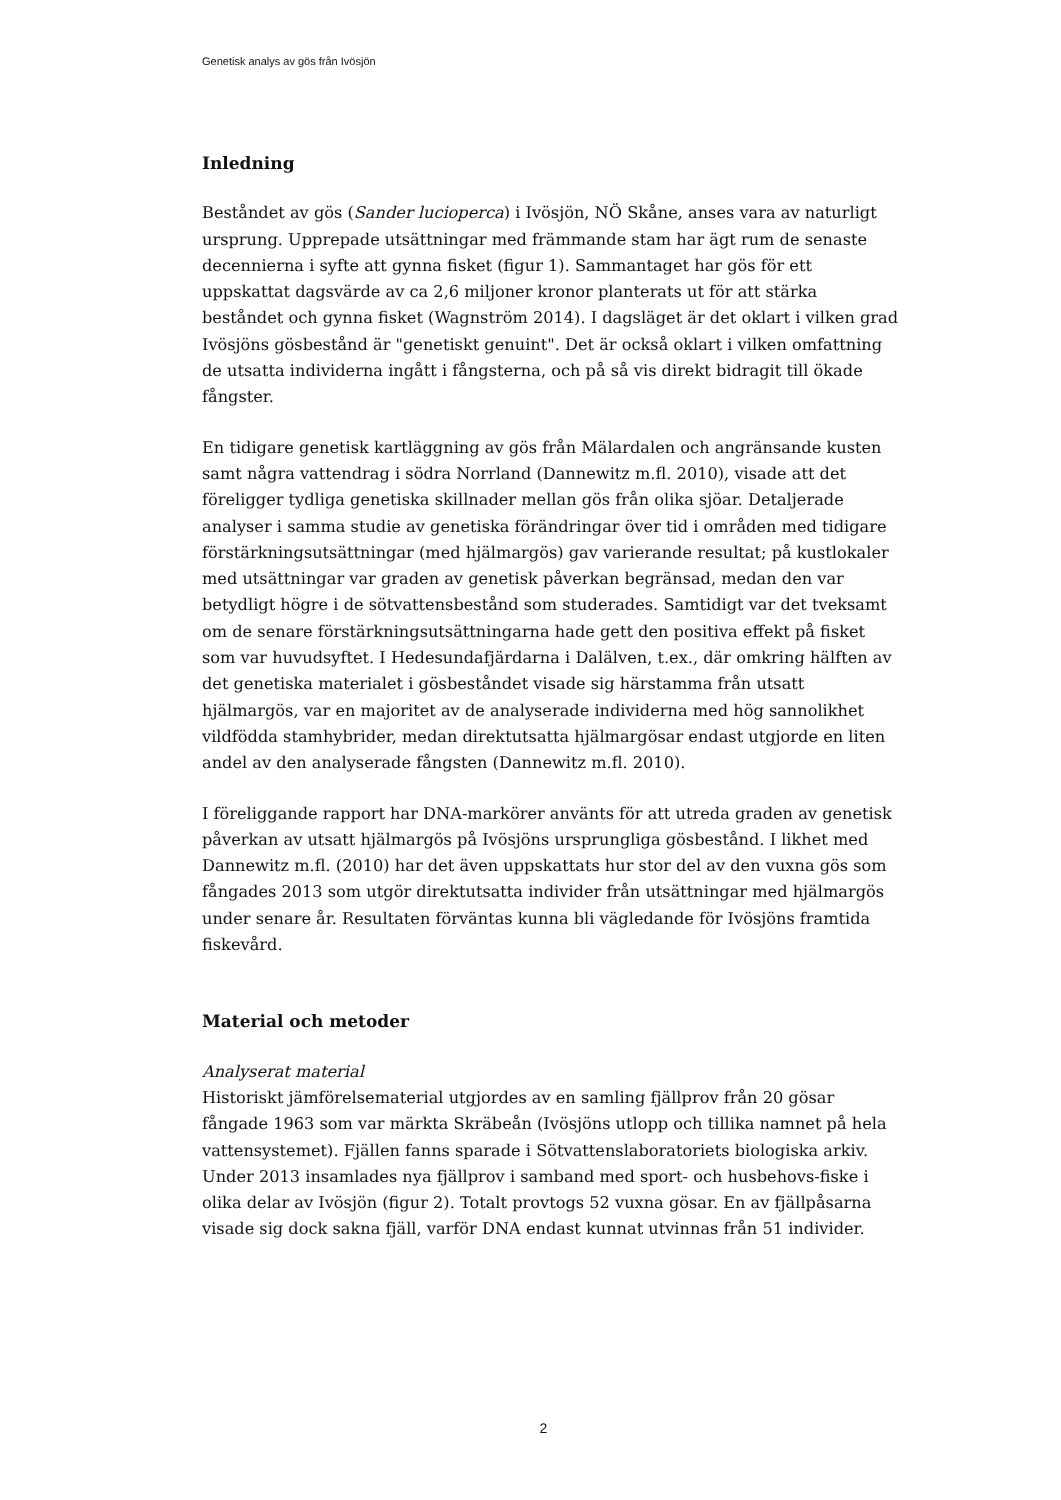Genetisk analys av gös från Ivösjön
Inledning
Beståndet av gös (Sander lucioperca) i Ivösjön, NÖ Skåne, anses vara av naturligt ursprung. Upprepade utsättningar med främmande stam har ägt rum de senaste decennierna i syfte att gynna fisket (figur 1). Sammantaget har gös för ett uppskattat dagsvärde av ca 2,6 miljoner kronor planterats ut för att stärka beståndet och gynna fisket (Wagnström 2014). I dagsläget är det oklart i vilken grad Ivösjöns gösbestånd är "genetiskt genuint". Det är också oklart i vilken omfattning de utsatta individerna ingått i fångsterna, och på så vis direkt bidragit till ökade fångster.
En tidigare genetisk kartläggning av gös från Mälardalen och angränsande kusten samt några vattendrag i södra Norrland (Dannewitz m.fl. 2010), visade att det föreligger tydliga genetiska skillnader mellan gös från olika sjöar. Detaljerade analyser i samma studie av genetiska förändringar över tid i områden med tidigare förstärkningsutsättningar (med hjälmargös) gav varierande resultat; på kustlokaler med utsättningar var graden av genetisk påverkan begränsad, medan den var betydligt högre i de sötvattensbestånd som studerades. Samtidigt var det tveksamt om de senare förstärkningsutsättningarna hade gett den positiva effekt på fisket som var huvudsyftet. I Hedesundafjärdarna i Dalälven, t.ex., där omkring hälften av det genetiska materialet i gösbeståndet visade sig härstamma från utsatt hjälmargös, var en majoritet av de analyserade individerna med hög sannolikhet vildfödda stamhybrider, medan direktutsatta hjälmargösar endast utgjorde en liten andel av den analyserade fångsten (Dannewitz m.fl. 2010).
I föreliggande rapport har DNA-markörer använts för att utreda graden av genetisk påverkan av utsatt hjälmargös på Ivösjöns ursprungliga gösbestånd. I likhet med Dannewitz m.fl. (2010) har det även uppskattats hur stor del av den vuxna gös som fångades 2013 som utgör direktutsatta individer från utsättningar med hjälmargös under senare år. Resultaten förväntas kunna bli vägledande för Ivösjöns framtida fiskevård.
Material och metoder
Analyserat material
Historiskt jämförelsematerial utgjordes av en samling fjällprov från 20 gösar fångade 1963 som var märkta Skräbeån (Ivösjöns utlopp och tillika namnet på hela vattensystemet). Fjällen fanns sparade i Sötvattenslaboratoriets biologiska arkiv. Under 2013 insamlades nya fjällprov i samband med sport- och husbehovs-fiske i olika delar av Ivösjön (figur 2). Totalt provtogs 52 vuxna gösar. En av fjällpåsarna visade sig dock sakna fjäll, varför DNA endast kunnat utvinnas från 51 individer.
2